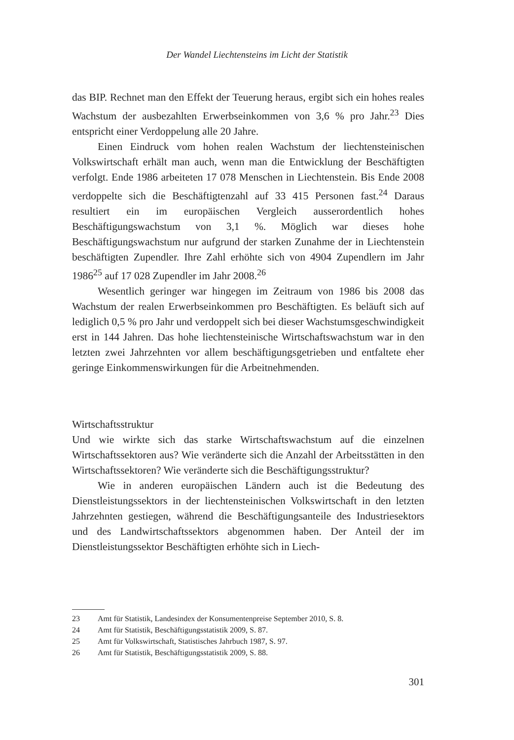Der Wandel Liechtensteins im Licht der Statistik
das BIP. Rechnet man den Effekt der Teuerung heraus, ergibt sich ein hohes reales Wachstum der ausbezahlten Erwerbseinkommen von 3,6 % pro Jahr.<sup>23</sup> Dies entspricht einer Verdoppelung alle 20 Jahre.
Einen Eindruck vom hohen realen Wachstum der liechtensteinischen Volkswirtschaft erhält man auch, wenn man die Entwicklung der Beschäftigten verfolgt. Ende 1986 arbeiteten 17 078 Menschen in Liechtenstein. Bis Ende 2008 verdoppelte sich die Beschäftigtenzahl auf 33 415 Personen fast.<sup>24</sup> Daraus resultiert ein im europäischen Vergleich ausserordentlich hohes Beschäftigungswachstum von 3,1 %. Möglich war dieses hohe Beschäftigungswachstum nur aufgrund der starken Zunahme der in Liechtenstein beschäftigten Zupendler. Ihre Zahl erhöhte sich von 4904 Zupendlern im Jahr 1986<sup>25</sup> auf 17 028 Zupendler im Jahr 2008.<sup>26</sup>
Wesentlich geringer war hingegen im Zeitraum von 1986 bis 2008 das Wachstum der realen Erwerbseinkommen pro Beschäftigten. Es beläuft sich auf lediglich 0,5 % pro Jahr und verdoppelt sich bei dieser Wachstumsgeschwindigkeit erst in 144 Jahren. Das hohe liechtensteinische Wirtschaftswachstum war in den letzten zwei Jahrzehnten vor allem beschäftigungsgetrieben und entfaltete eher geringe Einkommenswirkungen für die Arbeitnehmenden.
Wirtschaftsstruktur
Und wie wirkte sich das starke Wirtschaftswachstum auf die einzelnen Wirtschaftssektoren aus? Wie veränderte sich die Anzahl der Arbeitsstätten in den Wirtschaftssektoren? Wie veränderte sich die Beschäftigungsstruktur?
Wie in anderen europäischen Ländern auch ist die Bedeutung des Dienstleistungssektors in der liechtensteinischen Volkswirtschaft in den letzten Jahrzehnten gestiegen, während die Beschäftigungsanteile des Industriesektors und des Landwirtschaftssektors abgenommen haben. Der Anteil der im Dienstleistungssektor Beschäftigten erhöhte sich in Liech-
23 Amt für Statistik, Landesindex der Konsumentenpreise September 2010, S. 8.
24 Amt für Statistik, Beschäftigungsstatistik 2009, S. 87.
25 Amt für Volkswirtschaft, Statistisches Jahrbuch 1987, S. 97.
26 Amt für Statistik, Beschäftigungsstatistik 2009, S. 88.
301